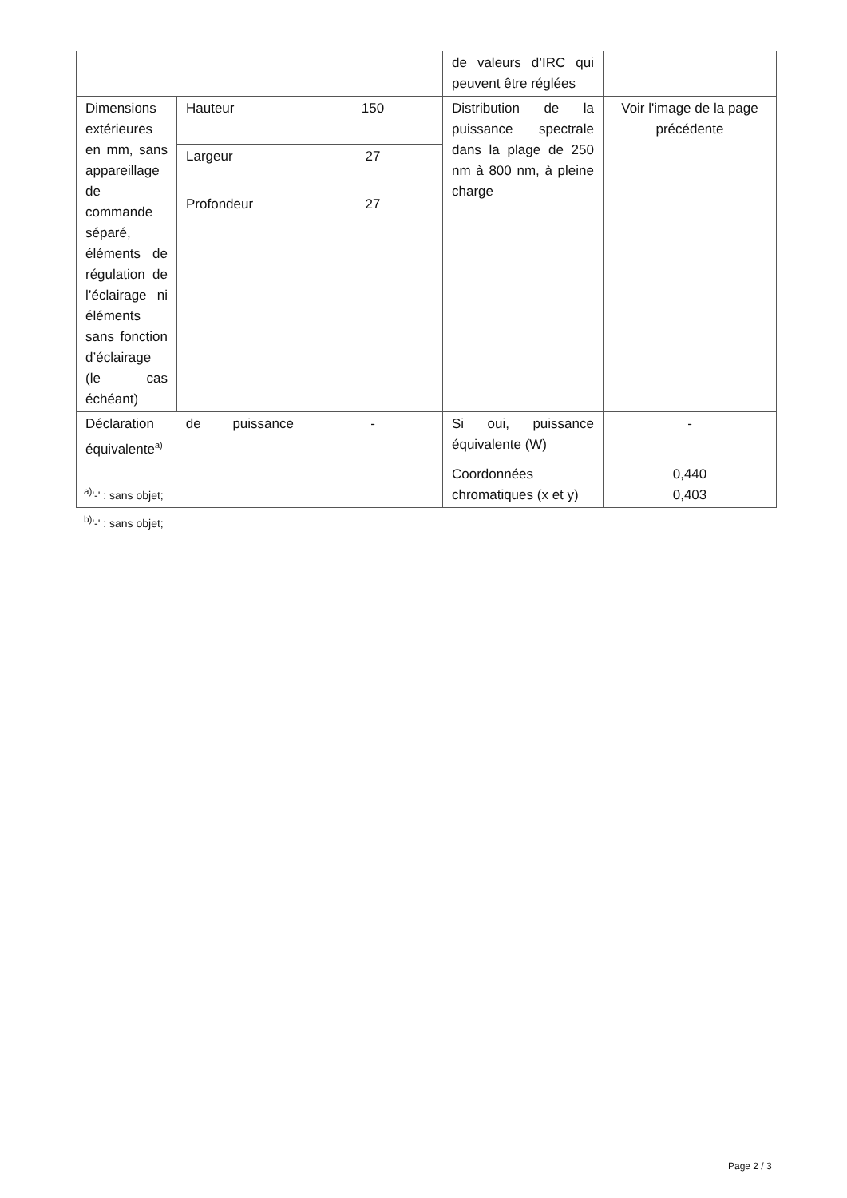| | | | de valeurs d’IRC qui peuvent être réglées | |
| Dimensions extérieures en mm, sans appareillage de commande séparé, éléments de régulation de l’éclairage ni éléments sans fonction d’éclairage (le cas échéant) | Hauteur | 150 | Distribution de la puissance spectrale dans la plage de 250 nm à 800 nm, à pleine charge | Voir l'image de la page précédente |
| | Largeur | 27 | | |
| | Profondeur | 27 | | |
| Déclaration de puissance équivalente<sup>a)</sup> | | - | Si oui, puissance équivalente (W) | - |
| | | | Coordonnées chromatiques (x et y) | 0,440 0,403 |
<sup>a)</sup> '-' : sans objet;
<sup>b)</sup> '-' : sans objet;
Page 2 / 3